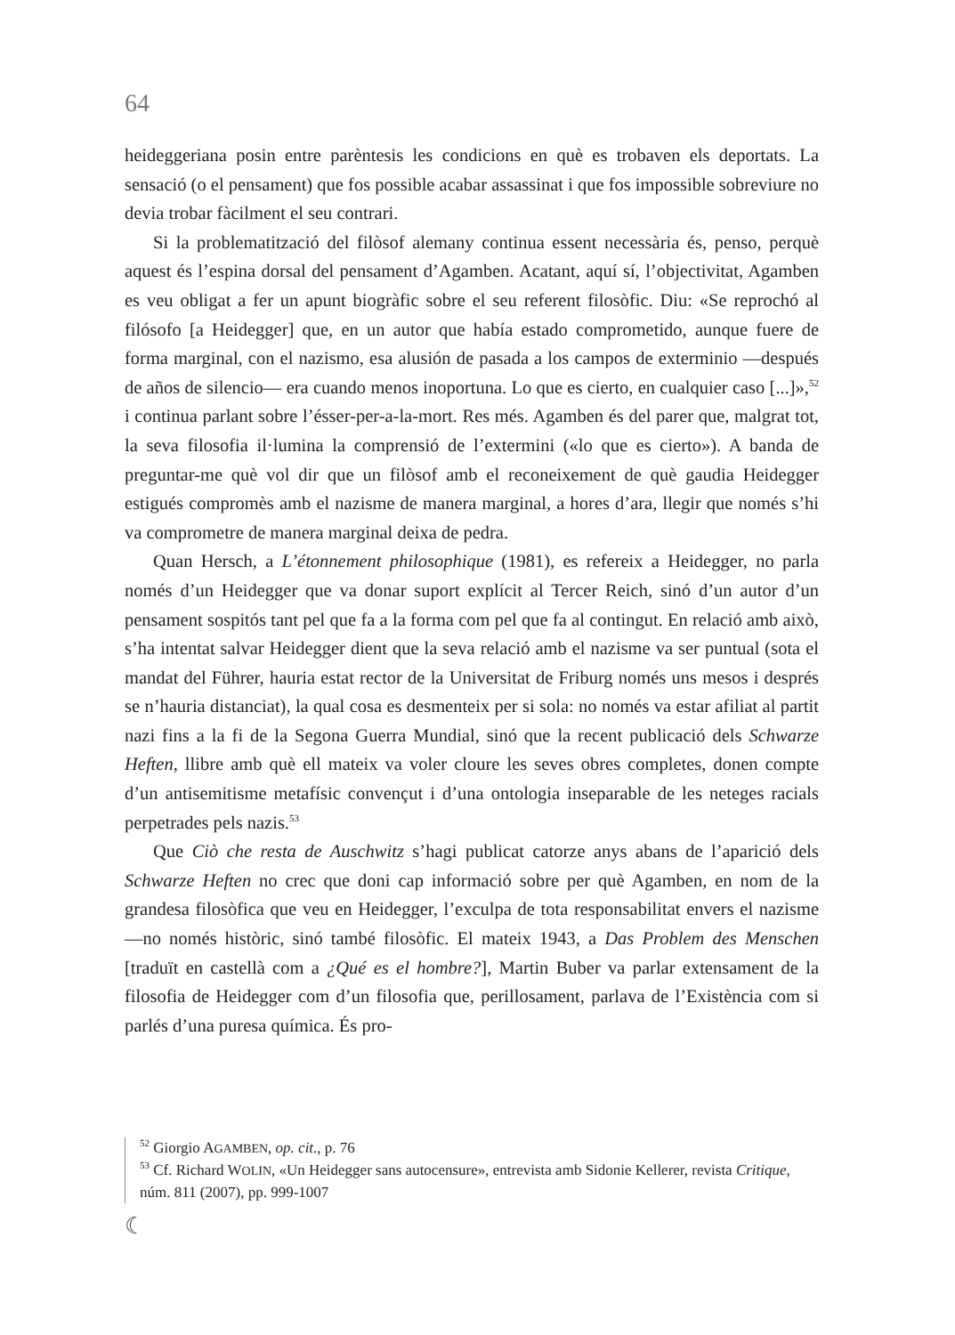64
heideggeriana posin entre parèntesis les condicions en què es trobaven els deportats. La sensació (o el pensament) que fos possible acabar assassinat i que fos impossible sobreviure no devia trobar fàcilment el seu contrari.
Si la problematització del filòsof alemany continua essent necessària és, penso, perquè aquest és l’espina dorsal del pensament d’Agamben. Acatant, aquí sí, l’objectivitat, Agamben es veu obligat a fer un apunt biogràfic sobre el seu referent filosòfic. Diu: «Se reprochó al filósofo [a Heidegger] que, en un autor que había estado comprometido, aunque fuere de forma marginal, con el nazismo, esa alusión de pasada a los campos de exterminio —después de años de silencio— era cuando menos inoportuna. Lo que es cierto, en cualquier caso [...]»,<sup>52</sup> i continua parlant sobre l’ésser-per-a-la-mort. Res més. Agamben és del parer que, malgrat tot, la seva filosofia il·lumina la comprensió de l’extermini («lo que es cierto»). A banda de preguntar-me què vol dir que un filòsof amb el reconeixement de què gaudia Heidegger estigués compromès amb el nazisme de manera marginal, a hores d’ara, llegir que només s’hi va comprometre de manera marginal deixa de pedra.
Quan Hersch, a L’étonnement philosophique (1981), es refereix a Heidegger, no parla només d’un Heidegger que va donar suport explícit al Tercer Reich, sinó d’un autor d’un pensament sospitós tant pel que fa a la forma com pel que fa al contingut. En relació amb això, s’ha intentat salvar Heidegger dient que la seva relació amb el nazisme va ser puntual (sota el mandat del Führer, hauria estat rector de la Universitat de Friburg només uns mesos i després se n’hauria distanciat), la qual cosa es desmenteix per si sola: no només va estar afiliat al partit nazi fins a la fi de la Segona Guerra Mundial, sinó que la recent publicació dels Schwarze Heften, llibre amb què ell mateix va voler cloure les seves obres completes, donen compte d’un antisemitisme metafísic convençut i d’una ontologia inseparable de les neteges racials perpetrades pels nazis.<sup>53</sup>
Que Ciò che resta de Auschwitz s’hagi publicat catorze anys abans de l’aparició dels Schwarze Heften no crec que doni cap informació sobre per què Agamben, en nom de la grandesa filosòfica que veu en Heidegger, l’exculpa de tota responsabilitat envers el nazisme —no només històric, sinó també filosòfic. El mateix 1943, a Das Problem des Menschen [traduït en castellà com a ¿Qué es el hombre?], Martin Buber va parlar extensament de la filosofia de Heidegger com d’un filosofia que, perillosament, parlava de l’Existència com si parlés d’una puresa química. És pro-
<sup>52</sup> Giorgio AGAMBEN, op. cit., p. 76
<sup>53</sup> Cf. Richard WOLIN, «Un Heidegger sans autocensure», entrevista amb Sidonie Kellerer, revista Critique, núm. 811 (2007), pp. 999-1007
☾